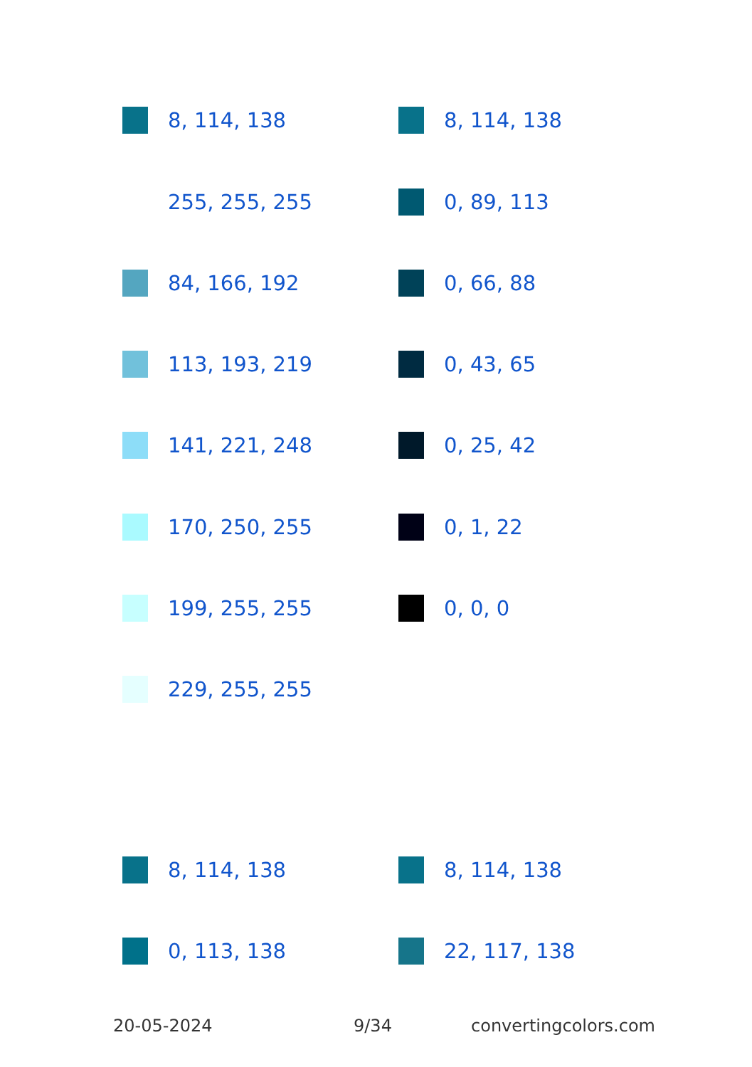8, 114, 138 8, 114, 138
255, 255, 255 0, 89, 113
84, 166, 192 0, 66, 88
113, 193, 219 0, 43, 65
141, 221, 248 0, 25, 42
170, 250, 255 0, 1, 22
199, 255, 255 0, 0, 0
229, 255, 255
8, 114, 138 8, 114, 138
0, 113, 138 22, 117, 138
20-05-2024 9/34 convertingcolors.com